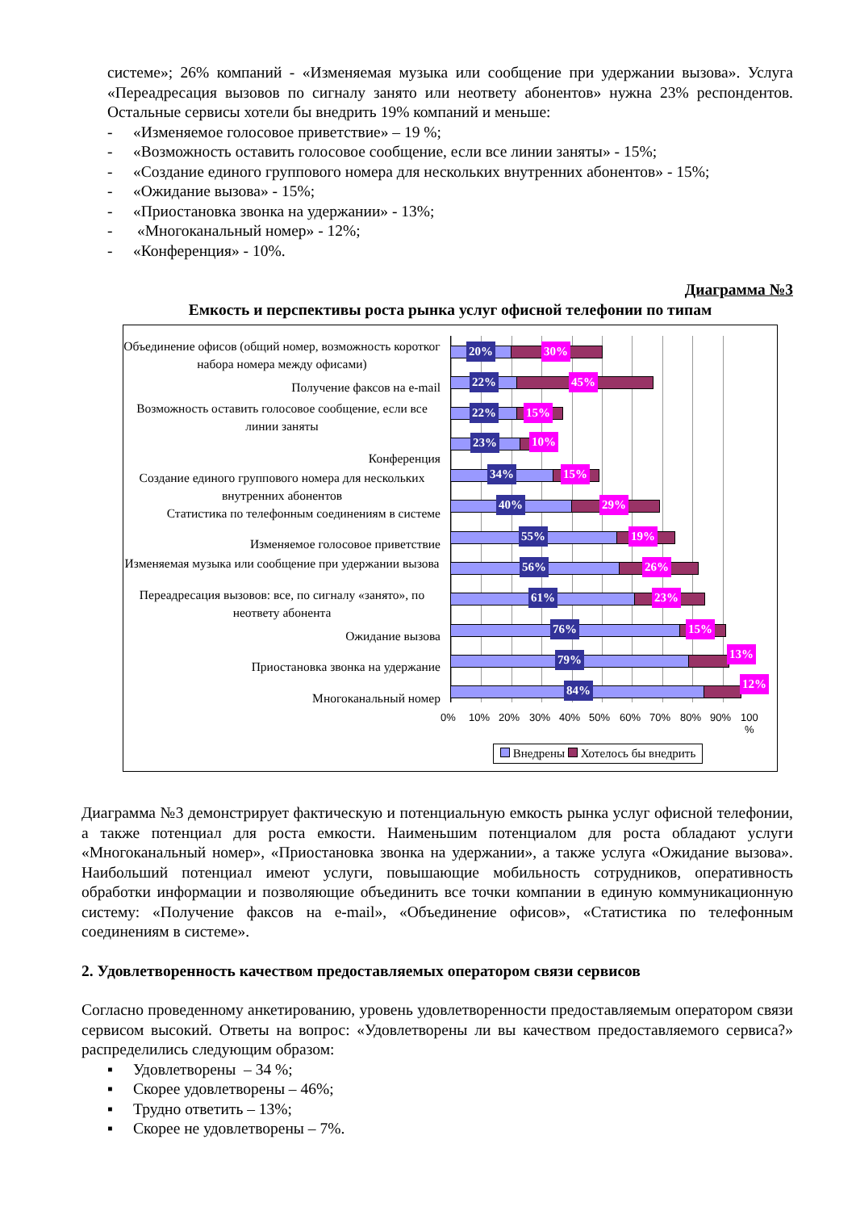системе»; 26% компаний - «Изменяемая музыка или сообщение при удержании вызова». Услуга «Переадресация вызовов по сигналу занято или неответу абонентов» нужна 23% респондентов. Остальные сервисы хотели бы внедрить 19% компаний и меньше:
- «Изменяемое голосовое приветствие» – 19 %;
- «Возможность оставить голосовое сообщение, если все линии заняты» - 15%;
- «Создание единого группового номера для нескольких внутренних абонентов» - 15%;
- «Ожидание вызова» - 15%;
- «Приостановка звонка на удержании» - 13%;
- «Многоканальный номер» - 12%;
- «Конференция» - 10%.
Диаграмма №3
Емкость и перспективы роста рынка услуг офисной телефонии по типам
Объединение офисов (общий номер, возможность коротког набора номера между офисами)
Получение факсов на e-mail
Возможность оставить голосовое сообщение, если все линии заняты
Конференция
Создание единого группового номера для нескольких внутренних абонентов
Статистика по телефонным соединениям в системе
Изменяемое голосовое приветствие
Изменяемая музыка или сообщение при удержании вызова
Переадресация вызовов: все, по сигналу «занято», по неответу абонента
Ожидание вызова
Приостановка звонка на удержание
Многоканальный номер
20% 30%
22% 45%
22% 15%
23% 10%
34% 15%
40% 29%
55% 19%
56% 26%
61% 23%
76% 15%
79% 13%
84% 12%
0% 10% 20% 30% 40% 50% 60% 70% 80% 90%
100
%
Внедрены Хотелось бы внедрить
Диаграмма №3 демонстрирует фактическую и потенциальную емкость рынка услуг офисной телефонии, а также потенциал для роста емкости. Наименьшим потенциалом для роста обладают услуги «Многоканальный номер», «Приостановка звонка на удержании», а также услуга «Ожидание вызова». Наибольший потенциал имеют услуги, повышающие мобильность сотрудников, оперативность обработки информации и позволяющие объединить все точки компании в единую коммуникационную систему: «Получение факсов на e-mail», «Объединение офисов», «Статистика по телефонным соединениям в системе».
2. Удовлетворенность качеством предоставляемых оператором связи сервисов
Согласно проведенному анкетированию, уровень удовлетворенности предоставляемым оператором связи сервисом высокий. Ответы на вопрос: «Удовлетворены ли вы качеством предоставляемого сервиса?» распределились следующим образом:
▪ Удовлетворены – 34 %;
▪ Скорее удовлетворены – 46%;
▪ Трудно ответить – 13%;
▪ Скорее не удовлетворены – 7%.